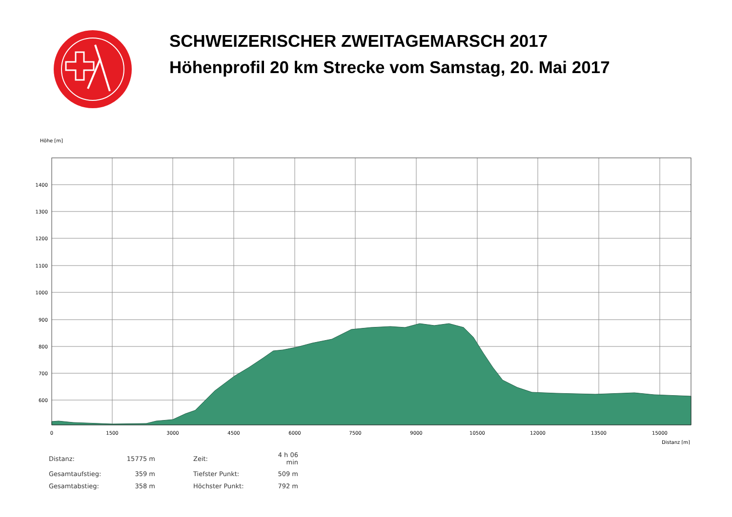SCHWEIZERISCHER ZWEITAGEMARSCH 2017
Höhenprofil 20 km Strecke vom Samstag, 20. Mai 2017
Höhe [m]
1400
1300
1200
1100
1000
900
800
700
600
0
1500
3000
4500
6000
7500
9000
10500
12000
13500
15000
Distanz [m]
| Distanz: | 15775 m | | Zeit: | 4 h 06 min |
| Gesamtaufstieg: | 359 m | | Tiefster Punkt: | 509 m |
| Gesamtabstieg: | 358 m | | Höchster Punkt: | 792 m |